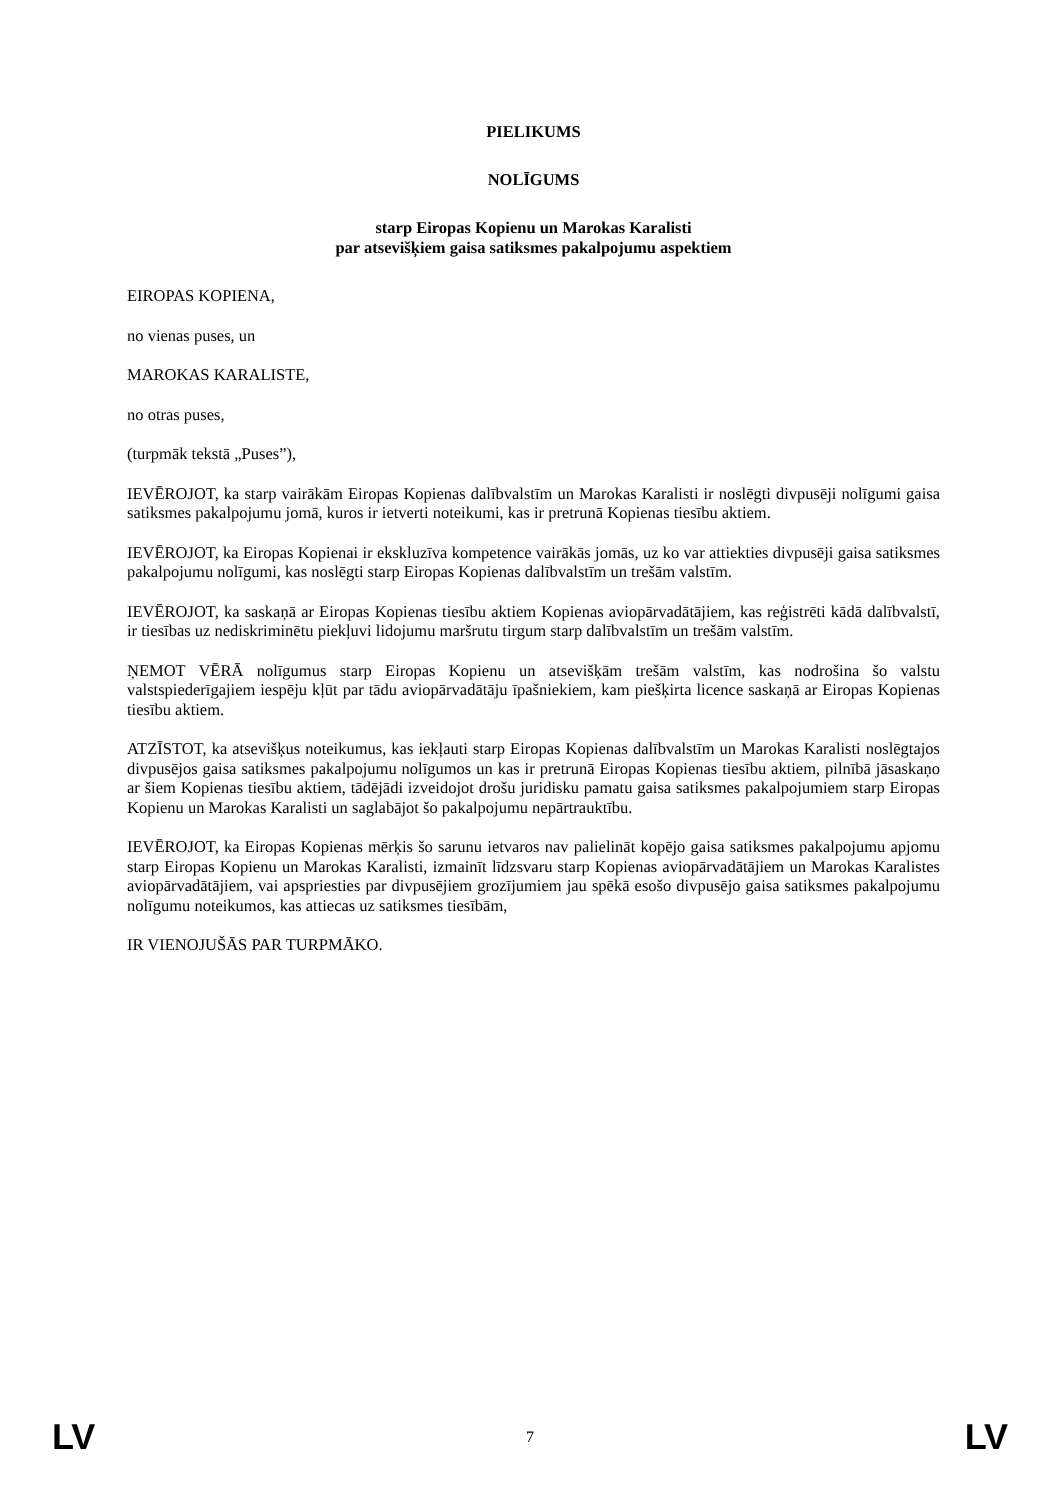PIELIKUMS
NOLĪGUMS
starp Eiropas Kopienu un Marokas Karalisti
par atsevišķiem gaisa satiksmes pakalpojumu aspektiem
EIROPAS KOPIENA,
no vienas puses, un
MAROKAS KARALISTE,
no otras puses,
(turpmāk tekstā „Puses”),
IEVĒROJOT, ka starp vairākām Eiropas Kopienas dalībvalstīm un Marokas Karalisti ir noslēgti divpusēji nolīgumi gaisa satiksmes pakalpojumu jomā, kuros ir ietverti noteikumi, kas ir pretrunā Kopienas tiesību aktiem.
IEVĒROJOT, ka Eiropas Kopienai ir ekskluzīva kompetence vairākās jomās, uz ko var attiekties divpusēji gaisa satiksmes pakalpojumu nolīgumi, kas noslēgti starp Eiropas Kopienas dalībvalstīm un trešām valstīm.
IEVĒROJOT, ka saskaņā ar Eiropas Kopienas tiesību aktiem Kopienas aviopārvadātājiem, kas reģistrēti kādā dalībvalstī, ir tiesības uz nediskriminētu piekļuvi lidojumu maršrutu tirgum starp dalībvalstīm un trešām valstīm.
ŅEMOT VĒRĀ nolīgumus starp Eiropas Kopienu un atsevišķām trešām valstīm, kas nodrošina šo valstu valstspiederīgajiem iespēju kļūt par tādu aviopārvadātāju īpašniekiem, kam piešķirta licence saskaņā ar Eiropas Kopienas tiesību aktiem.
ATZĪSTOT, ka atsevišķus noteikumus, kas iekļauti starp Eiropas Kopienas dalībvalstīm un Marokas Karalisti noslēgtajos divpusējos gaisa satiksmes pakalpojumu nolīgumos un kas ir pretrunā Eiropas Kopienas tiesību aktiem, pilnībā jāsaskaņo ar šiem Kopienas tiesību aktiem, tādējādi izveidojot drošu juridisku pamatu gaisa satiksmes pakalpojumiem starp Eiropas Kopienu un Marokas Karalisti un saglabājot šo pakalpojumu nepārtrauktību.
IEVĒROJOT, ka Eiropas Kopienas mērķis šo sarunu ietvaros nav palielināt kopējo gaisa satiksmes pakalpojumu apjomu starp Eiropas Kopienu un Marokas Karalisti, izmainīt līdzsvaru starp Kopienas aviopārvadātājiem un Marokas Karalistes aviopārvadātājiem, vai apspriesties par divpusējiem grozījumiem jau spēkā esošo divpusējo gaisa satiksmes pakalpojumu nolīgumu noteikumos, kas attiecas uz satiksmes tiesībām,
IR VIENOJUŠĀS PAR TURPMĀKO.
LV 7 LV